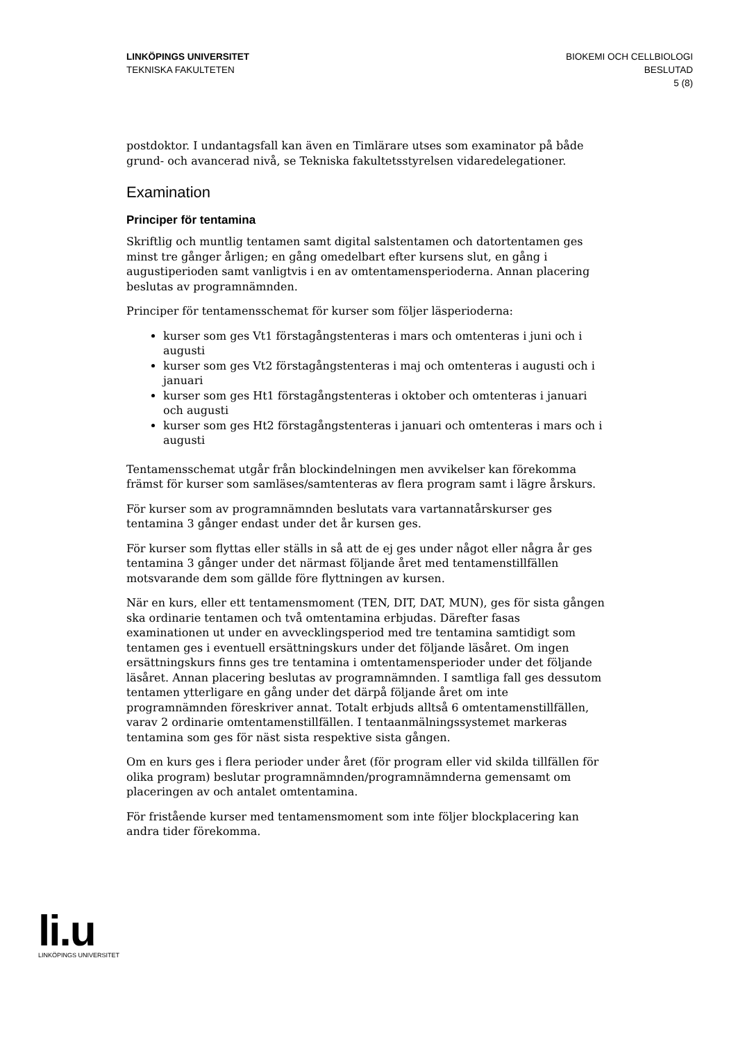LINKÖPINGS UNIVERSITET
TEKNISKA FAKULTETEN
BIOKEMI OCH CELLBIOLOGI
BESLUTAD
5 (8)
postdoktor. I undantagsfall kan även en Timlärare utses som examinator på både grund- och avancerad nivå, se Tekniska fakultetsstyrelsen vidaredelegationer.
Examination
Principer för tentamina
Skriftlig och muntlig tentamen samt digital salstentamen och datortentamen ges minst tre gånger årligen; en gång omedelbart efter kursens slut, en gång i augustiperioden samt vanligtvis i en av omtentamensperioderna. Annan placering beslutas av programnämnden.
Principer för tentamensschemat för kurser som följer läsperioderna:
kurser som ges Vt1 förstagångstenteras i mars och omtenteras i juni och i augusti
kurser som ges Vt2 förstagångstenteras i maj och omtenteras i augusti och i januari
kurser som ges Ht1 förstagångstenteras i oktober och omtenteras i januari och augusti
kurser som ges Ht2 förstagångstenteras i januari och omtenteras i mars och i augusti
Tentamensschemat utgår från blockindelningen men avvikelser kan förekomma främst för kurser som samläses/samtenteras av flera program samt i lägre årskurs.
För kurser som av programnämnden beslutats vara vartannatårskurser ges tentamina 3 gånger endast under det år kursen ges.
För kurser som flyttas eller ställs in så att de ej ges under något eller några år ges tentamina 3 gånger under det närmast följande året med tentamenstillfällen motsvarande dem som gällde före flyttningen av kursen.
När en kurs, eller ett tentamensmoment (TEN, DIT, DAT, MUN), ges för sista gången ska ordinarie tentamen och två omtentamina erbjudas. Därefter fasas examinationen ut under en avvecklingsperiod med tre tentamina samtidigt som tentamen ges i eventuell ersättningskurs under det följande läsåret. Om ingen ersättningskurs finns ges tre tentamina i omtentamensperioder under det följande läsåret. Annan placering beslutas av programnämnden. I samtliga fall ges dessutom tentamen ytterligare en gång under det därpå följande året om inte programnämnden föreskriver annat. Totalt erbjuds alltså 6 omtentamenstillfällen, varav 2 ordinarie omtentamenstillfällen. I tentaanmälningssystemet markeras tentamina som ges för näst sista respektive sista gången.
Om en kurs ges i flera perioder under året (för program eller vid skilda tillfällen för olika program) beslutar programnämnden/programnämnderna gemensamt om placeringen av och antalet omtentamina.
För fristående kurser med tentamensmoment som inte följer blockplacering kan andra tider förekomma.
li.u
LINKÖPINGS UNIVERSITET